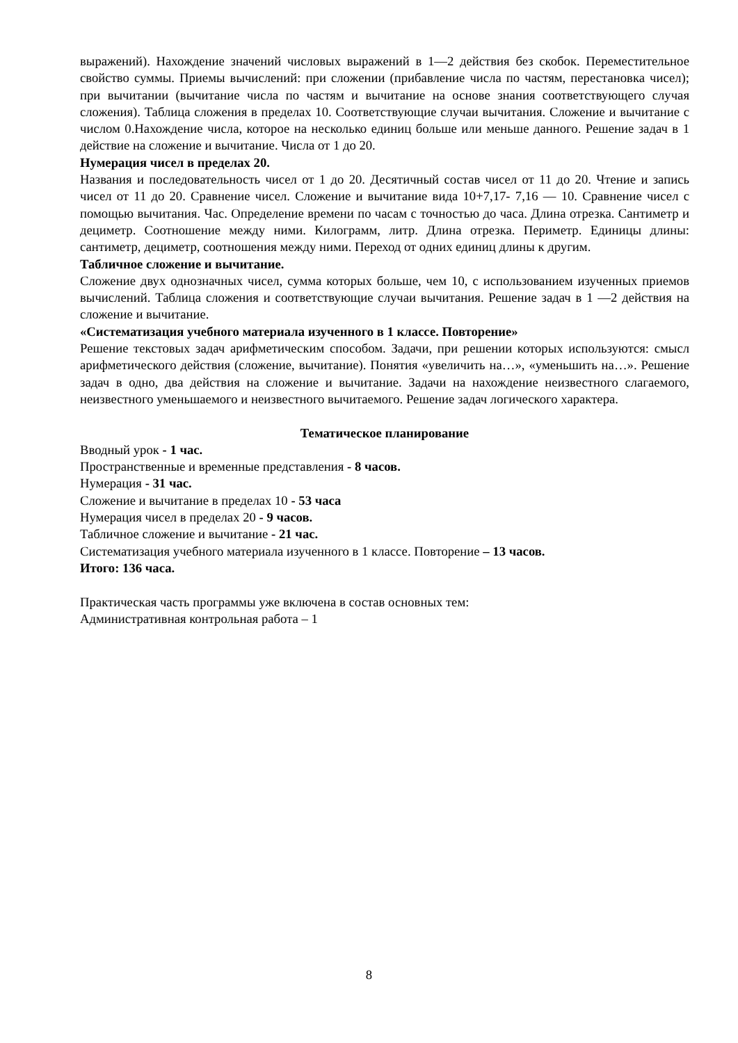выражений). Нахождение значений числовых выражений в 1—2 действия без скобок. Переместительное свойство суммы. Приемы вычислений: при сложении (прибавление числа по частям, перестановка чисел); при вычитании (вычитание числа по частям и вычитание на основе знания соответствующего случая сложения). Таблица сложения в пределах 10. Соответствующие случаи вычитания. Сложение и вычитание с числом 0.Нахождение числа, которое на несколько единиц больше или меньше данного. Решение задач в 1 действие на сложение и вычитание. Числа от 1 до 20.
Нумерация чисел в пределах 20.
Названия и последовательность чисел от 1 до 20. Десятичный состав чисел от 11 до 20. Чтение и запись чисел от 11 до 20. Сравнение чисел. Сложение и вычитание вида 10+7,17- 7,16 — 10. Сравнение чисел с помощью вычитания. Час. Определение времени по часам с точностью до часа. Длина отрезка. Сантиметр и дециметр. Соотношение между ними. Килограмм, литр. Длина отрезка. Периметр. Единицы длины: сантиметр, дециметр, соотношения между ними. Переход от одних единиц длины к другим.
Табличное сложение и вычитание.
Сложение двух однозначных чисел, сумма которых больше, чем 10, с использованием изученных приемов вычислений. Таблица сложения и соответствующие случаи вычитания. Решение задач в 1 —2 действия на сложение и вычитание.
«Систематизация учебного материала изученного в 1 классе. Повторение»
Решение текстовых задач арифметическим способом. Задачи, при решении которых используются: смысл арифметического действия (сложение, вычитание). Понятия «увеличить на…», «уменьшить на…». Решение задач в одно, два действия на сложение и вычитание. Задачи на нахождение неизвестного слагаемого, неизвестного уменьшаемого и неизвестного вычитаемого. Решение задач логического характера.
Тематическое планирование
Вводный урок - 1 час.
Пространственные и временные представления - 8 часов.
Нумерация - 31 час.
Сложение и вычитание в пределах 10 - 53 часа
Нумерация чисел в пределах 20 - 9 часов.
Табличное сложение и вычитание - 21 час.
Систематизация учебного материала изученного в 1 классе. Повторение – 13 часов.
Итого: 136 часа.
Практическая часть программы уже включена в состав основных тем:
Административная контрольная работа – 1
8